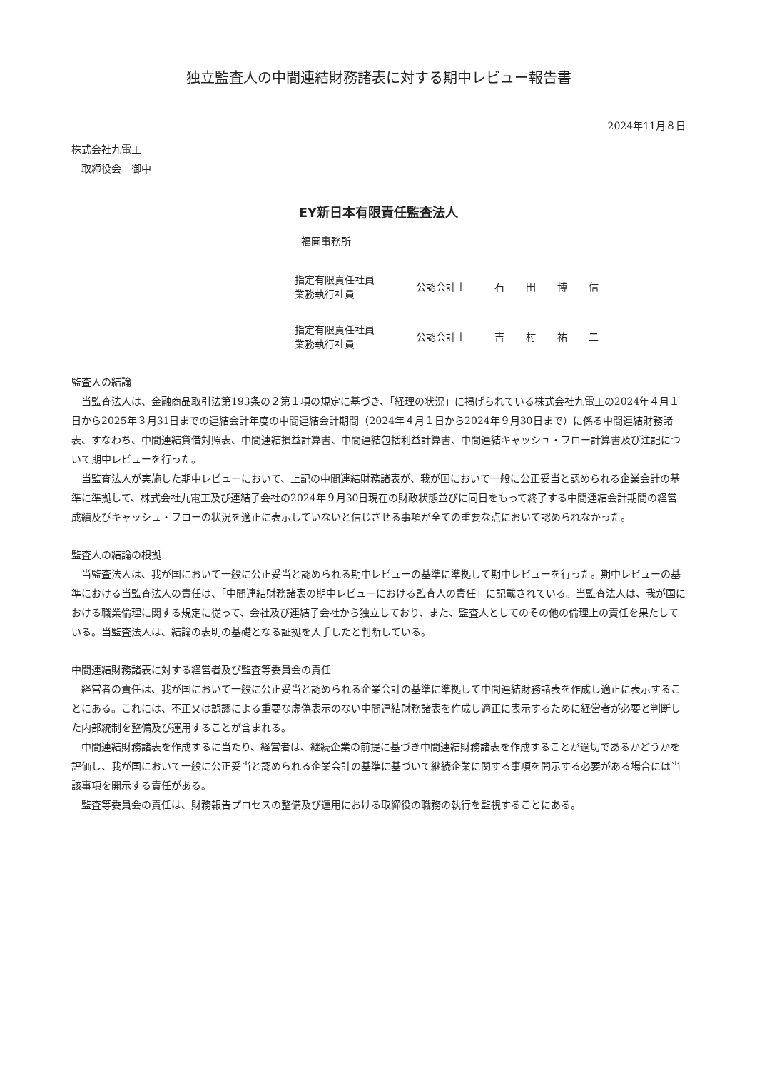独立監査人の中間連結財務諸表に対する期中レビュー報告書
2024年11月８日
株式会社九電工
　取締役会　御中
EY新日本有限責任監査法人
福岡事務所
| 指定有限責任社員 業務執行社員 | 公認会計士 | 石田博信 |
| 指定有限責任社員 業務執行社員 | 公認会計士 | 吉村祐二 |
監査人の結論
当監査法人は、金融商品取引法第193条の２第１項の規定に基づき、「経理の状況」に掲げられている株式会社九電工の2024年４月１日から2025年３月31日までの連結会計年度の中間連結会計期間（2024年４月１日から2024年９月30日まで）に係る中間連結財務諸表、すなわち、中間連結貸借対照表、中間連結損益計算書、中間連結包括利益計算書、中間連結キャッシュ・フロー計算書及び注記について期中レビューを行った。
当監査法人が実施した期中レビューにおいて、上記の中間連結財務諸表が、我が国において一般に公正妥当と認められる企業会計の基準に準拠して、株式会社九電工及び連結子会社の2024年９月30日現在の財政状態並びに同日をもって終了する中間連結会計期間の経営成績及びキャッシュ・フローの状況を適正に表示していないと信じさせる事項が全ての重要な点において認められなかった。
監査人の結論の根拠
当監査法人は、我が国において一般に公正妥当と認められる期中レビューの基準に準拠して期中レビューを行った。期中レビューの基準における当監査法人の責任は、「中間連結財務諸表の期中レビューにおける監査人の責任」に記載されている。当監査法人は、我が国における職業倫理に関する規定に従って、会社及び連結子会社から独立しており、また、監査人としてのその他の倫理上の責任を果たしている。当監査法人は、結論の表明の基礎となる証拠を入手したと判断している。
中間連結財務諸表に対する経営者及び監査等委員会の責任
経営者の責任は、我が国において一般に公正妥当と認められる企業会計の基準に準拠して中間連結財務諸表を作成し適正に表示することにある。これには、不正又は誤謬による重要な虚偽表示のない中間連結財務諸表を作成し適正に表示するために経営者が必要と判断した内部統制を整備及び運用することが含まれる。
中間連結財務諸表を作成するに当たり、経営者は、継続企業の前提に基づき中間連結財務諸表を作成することが適切であるかどうかを評価し、我が国において一般に公正妥当と認められる企業会計の基準に基づいて継続企業に関する事項を開示する必要がある場合には当該事項を開示する責任がある。
監査等委員会の責任は、財務報告プロセスの整備及び運用における取締役の職務の執行を監視することにある。